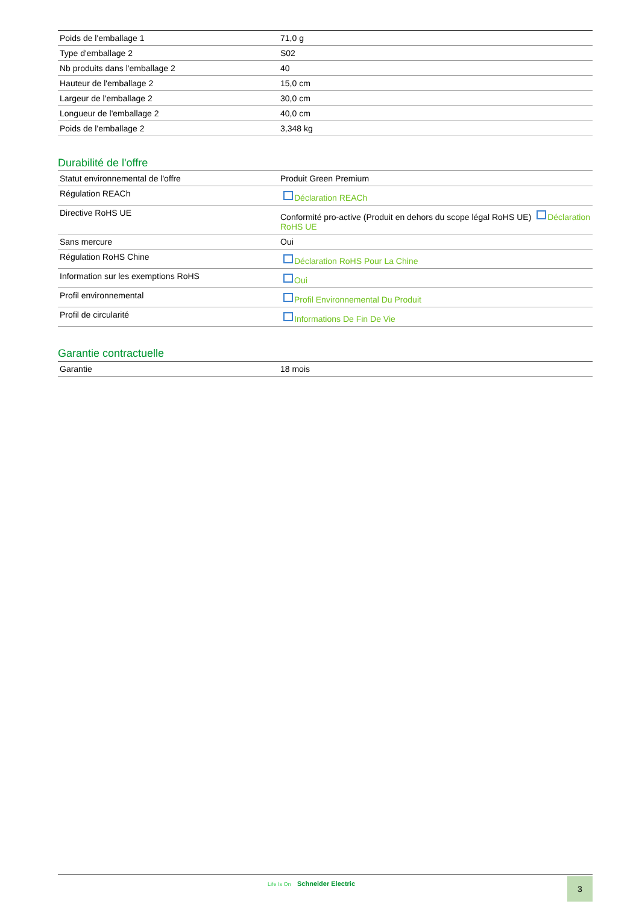| Poids de l'emballage 1 | 71,0 g |
| Type d'emballage 2 | S02 |
| Nb produits dans l'emballage 2 | 40 |
| Hauteur de l'emballage 2 | 15,0 cm |
| Largeur de l'emballage 2 | 30,0 cm |
| Longueur de l'emballage 2 | 40,0 cm |
| Poids de l'emballage 2 | 3,348 kg |
Durabilité de l'offre
| Statut environnemental de l'offre | Produit Green Premium |
| Régulation REACh | Déclaration REACh |
| Directive RoHS UE | Conformité pro-active (Produit en dehors du scope légal RoHS UE) Déclaration RoHS UE |
| Sans mercure | Oui |
| Régulation RoHS Chine | Déclaration RoHS Pour La Chine |
| Information sur les exemptions RoHS | Oui |
| Profil environnemental | Profil Environnemental Du Produit |
| Profil de circularité | Informations De Fin De Vie |
Garantie contractuelle
| Garantie | 18 mois |
Life Is On Schneider Electric 3